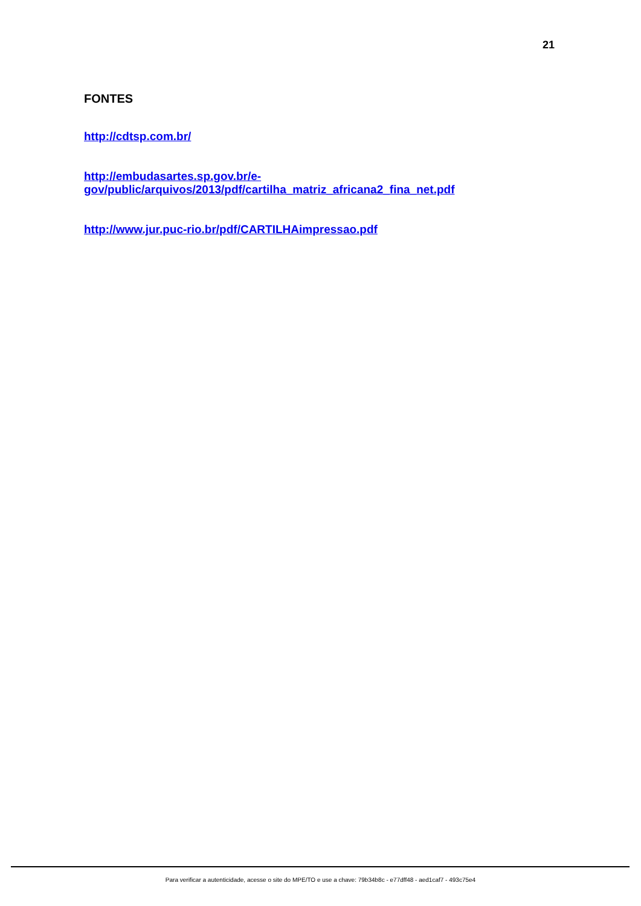21
FONTES
http://cdtsp.com.br/
http://embudasartes.sp.gov.br/e-
gov/public/arquivos/2013/pdf/cartilha_matriz_africana2_fina_net.pdf
http://www.jur.puc-rio.br/pdf/CARTILHAimpressao.pdf
Para verificar a autenticidade, acesse o site do MPE/TO e use a chave: 79b34b8c - e77dff48 - aed1caf7 - 493c75e4